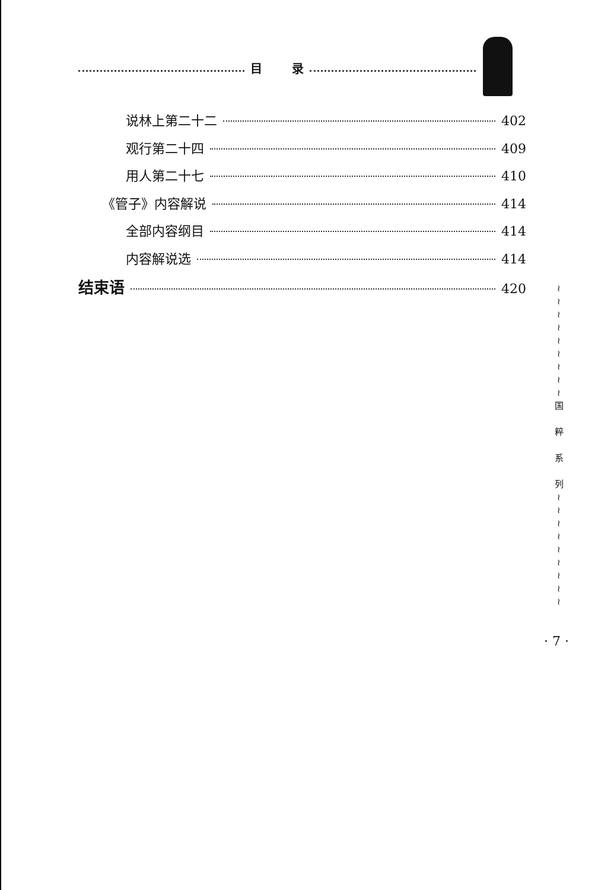目 录
说林上第二十二 402
观行第二十四 409
用人第二十七 410
《管子》内容解说 414
全部内容纲目 414
内容解说选 414
结束语 420
≀
≀
≀
≀
≀
≀
≀
≀
≀
国
粹
系
列
≀
≀
≀
≀
≀
≀
≀
≀
≀
· 7 ·